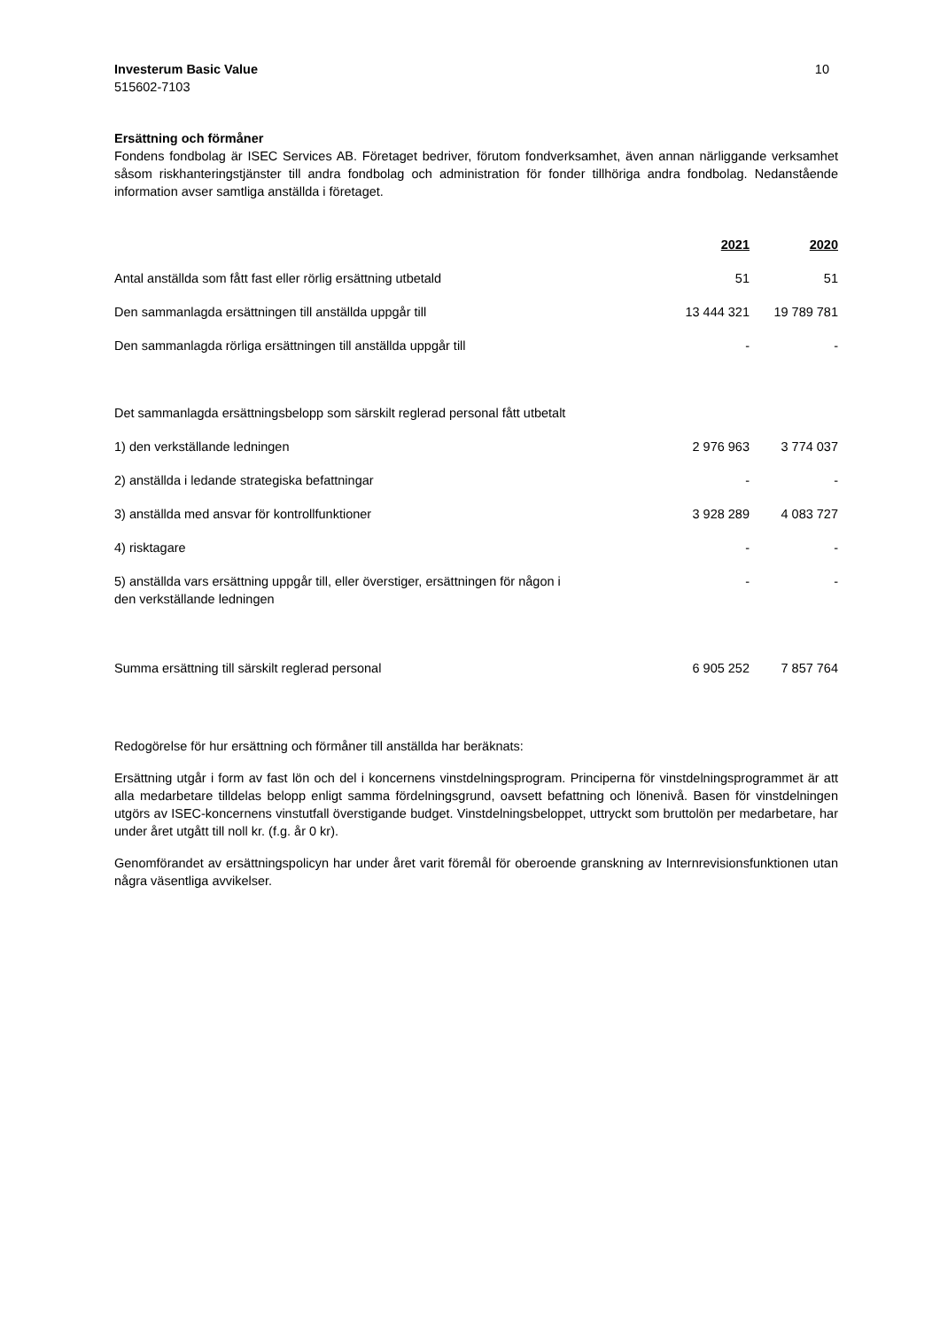Investerum Basic Value 10
515602-7103
Ersättning och förmåner
Fondens fondbolag är ISEC Services AB. Företaget bedriver, förutom fondverksamhet, även annan närliggande verksamhet såsom riskhanteringstjänster till andra fondbolag och administration för fonder tillhöriga andra fondbolag. Nedanstående information avser samtliga anställda i företaget.
| | 2021 | 2020 |
| Antal anställda som fått fast eller rörlig ersättning utbetald | 51 | 51 |
| Den sammanlagda ersättningen till anställda uppgår till | 13 444 321 | 19 789 781 |
| Den sammanlagda rörliga ersättningen till anställda uppgår till | - | - |
| Det sammanlagda ersättningsbelopp som särskilt reglerad personal fått utbetalt | | |
| 1) den verkställande ledningen | 2 976 963 | 3 774 037 |
| 2) anställda i ledande strategiska befattningar | - | - |
| 3) anställda med ansvar för kontrollfunktioner | 3 928 289 | 4 083 727 |
| 4) risktagare | - | - |
| 5) anställda vars ersättning uppgår till, eller överstiger, ersättningen för någon i den verkställande ledningen | - | - |
| Summa ersättning till särskilt reglerad personal | 6 905 252 | 7 857 764 |
Redogörelse för hur ersättning och förmåner till anställda har beräknats:
Ersättning utgår i form av fast lön och del i koncernens vinstdelningsprogram. Principerna för vinstdelningsprogrammet är att alla medarbetare tilldelas belopp enligt samma fördelningsgrund, oavsett befattning och lönenivå. Basen för vinstdelningen utgörs av ISEC-koncernens vinstutfall överstigande budget. Vinstdelningsbeloppet, uttryckt som bruttolön per medarbetare, har under året utgått till noll kr. (f.g. år 0 kr).
Genomförandet av ersättningspolicyn har under året varit föremål för oberoende granskning av Internrevisionsfunktionen utan några väsentliga avvikelser.